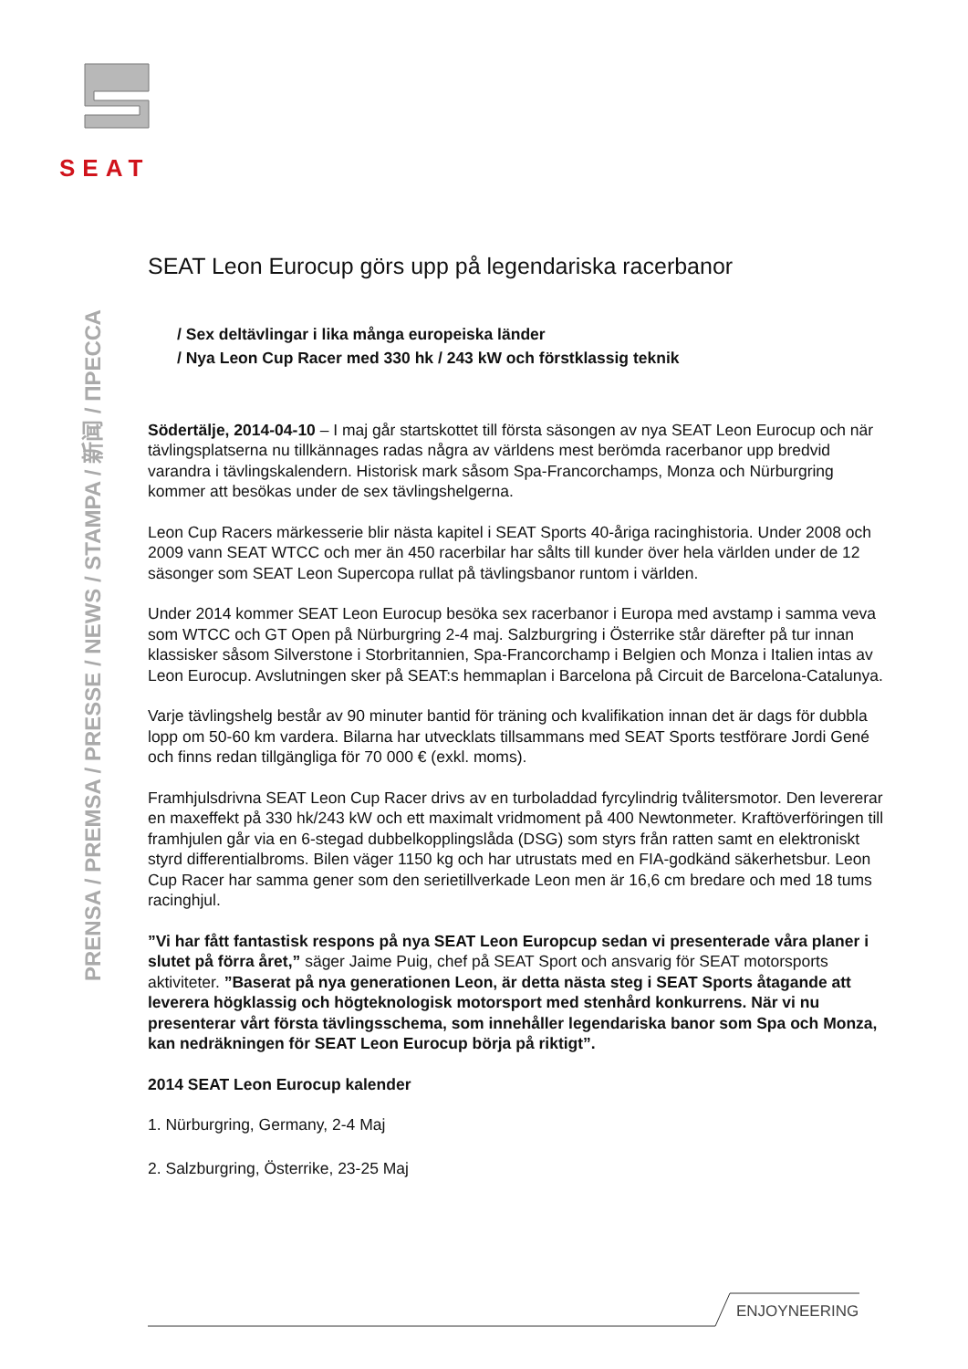SEAT
PRENSA / PREMSA / PRESSE / NEWS / STAMPA / 新闻 / ПРЕССА
SEAT Leon Eurocup görs upp på legendariska racerbanor
/ Sex deltävlingar i lika många europeiska länder
/ Nya Leon Cup Racer med 330 hk / 243 kW och förstklassig teknik
Södertälje, 2014-04-10 – I maj går startskottet till första säsongen av nya SEAT Leon Eurocup och när tävlingsplatserna nu tillkännages radas några av världens mest berömda racerbanor upp bredvid varandra i tävlingskalendern. Historisk mark såsom Spa-Francorchamps, Monza och Nürburgring kommer att besökas under de sex tävlingshelgerna.
Leon Cup Racers märkesserie blir nästa kapitel i SEAT Sports 40-åriga racinghistoria. Under 2008 och 2009 vann SEAT WTCC och mer än 450 racerbilar har sålts till kunder över hela världen under de 12 säsonger som SEAT Leon Supercopa rullat på tävlingsbanor runtom i världen.
Under 2014 kommer SEAT Leon Eurocup besöka sex racerbanor i Europa med avstamp i samma veva som WTCC och GT Open på Nürburgring 2-4 maj. Salzburgring i Österrike står därefter på tur innan klassisker såsom Silverstone i Storbritannien, Spa-Francorchamp i Belgien och Monza i Italien intas av Leon Eurocup. Avslutningen sker på SEAT:s hemmaplan i Barcelona på Circuit de Barcelona-Catalunya.
Varje tävlingshelg består av 90 minuter bantid för träning och kvalifikation innan det är dags för dubbla lopp om 50-60 km vardera. Bilarna har utvecklats tillsammans med SEAT Sports testförare Jordi Gené och finns redan tillgängliga för 70 000 € (exkl. moms).
Framhjulsdrivna SEAT Leon Cup Racer drivs av en turboladdad fyrcylindrig tvålitersmotor. Den levererar en maxeffekt på 330 hk/243 kW och ett maximalt vridmoment på 400 Newtonmeter. Kraftöverföringen till framhjulen går via en 6-stegad dubbelkopplingslåda (DSG) som styrs från ratten samt en elektroniskt styrd differentialbroms. Bilen väger 1150 kg och har utrustats med en FIA-godkänd säkerhetsbur. Leon Cup Racer har samma gener som den serietillverkade Leon men är 16,6 cm bredare och med 18 tums racinghjul.
”Vi har fått fantastisk respons på nya SEAT Leon Europcup sedan vi presenterade våra planer i slutet på förra året,” säger Jaime Puig, chef på SEAT Sport och ansvarig för SEAT motorsports aktiviteter. ”Baserat på nya generationen Leon, är detta nästa steg i SEAT Sports åtagande att leverera högklassig och högteknologisk motorsport med stenhård konkurrens. När vi nu presenterar vårt första tävlingsschema, som innehåller legendariska banor som Spa och Monza, kan nedräkningen för SEAT Leon Eurocup börja på riktigt”.
2014 SEAT Leon Eurocup kalender
1. Nürburgring, Germany, 2-4 Maj
2. Salzburgring, Österrike, 23-25 Maj
ENJOYNEERING